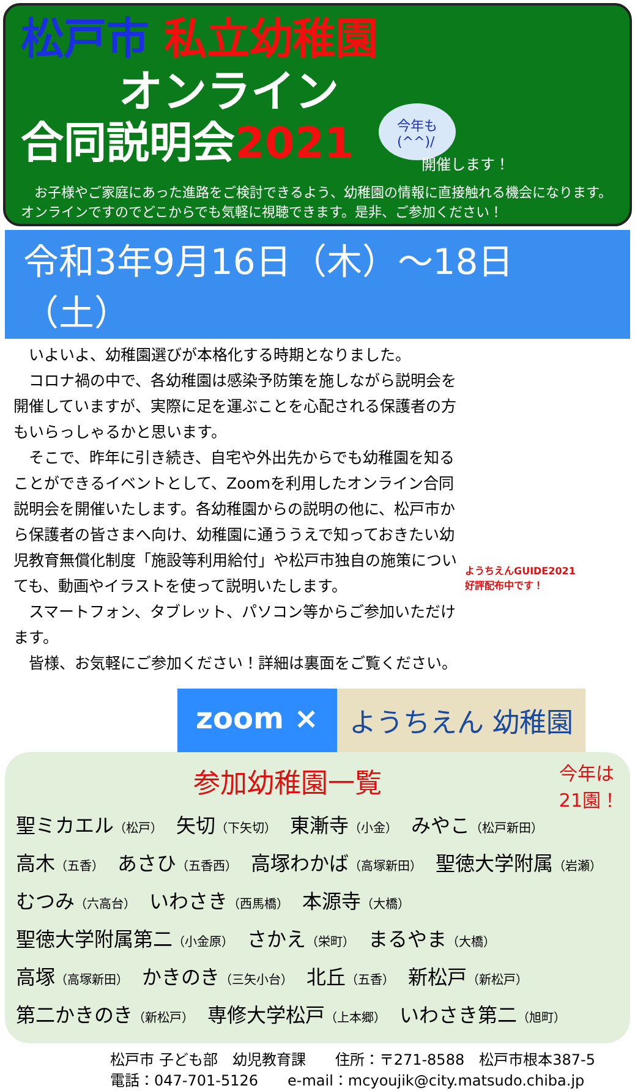松戸市 私立幼稚園
オンライン
合同説明会2021
今年も
(^^)/
開催します！
　お子様やご家庭にあった進路をご検討できるよう、幼稚園の情報に直接触れる機会になります。オンラインですのでどこからでも気軽に視聴できます。是非、ご参加ください！
令和3年9月16日（木）～18日（土）
　いよいよ、幼稚園選びが本格化する時期となりました。
　コロナ禍の中で、各幼稚園は感染予防策を施しながら説明会を開催していますが、実際に足を運ぶことを心配される保護者の方もいらっしゃるかと思います。
　そこで、昨年に引き続き、自宅や外出先からでも幼稚園を知ることができるイベントとして、Zoomを利用したオンライン合同説明会を開催いたします。各幼稚園からの説明の他に、松戸市から保護者の皆さまへ向け、幼稚園に通ううえで知っておきたい幼児教育無償化制度「施設等利用給付」や松戸市独自の施策についても、動画やイラストを使って説明いたします。
　スマートフォン、タブレット、パソコン等からご参加いただけます。
　皆様、お気軽にご参加ください！詳細は裏面をご覧ください。
ようちえんGUIDE2021
好評配布中です！
zoom × ようちえん 幼稚園
今年は
21園！
参加幼稚園一覧
聖ミカエル（松戸）　矢切（下矢切）　東漸寺（小金）　みやこ（松戸新田）
高木（五香）　あさひ（五香西）　高塚わかば（高塚新田）　聖徳大学附属（岩瀬）
むつみ（六高台）　いわさき（西馬橋）　本源寺（大橋）
聖徳大学附属第二（小金原）　さかえ（栄町）　まるやま（大橋）
高塚（高塚新田）　かきのき（三矢小台）　北丘（五香）　新松戸（新松戸）
第二かきのき（新松戸）　専修大学松戸（上本郷）　いわさき第二（旭町）
松戸市 子ども部　幼児教育課　　住所：〒271-8588　松戸市根本387-5
電話：047-701-5126　　e-mail：mcyoujik@city.matsudo.chiba.jp